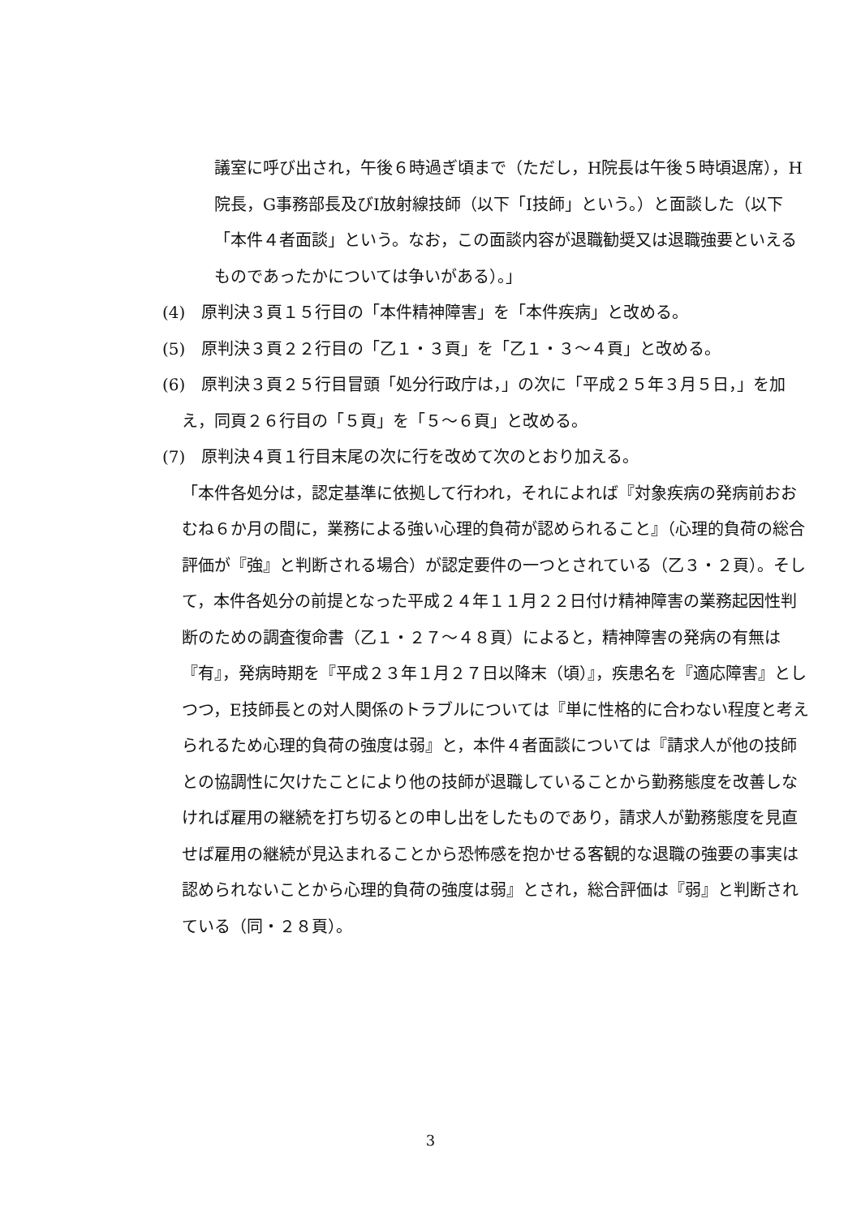議室に呼び出され，午後６時過ぎ頃まで（ただし，H院長は午後５時頃退席），H院長，G事務部長及びI放射線技師（以下「I技師」という。）と面談した（以下「本件４者面談」という。なお，この面談内容が退職勧奨又は退職強要といえるものであったかについては争いがある）。」
(4)　原判決３頁１５行目の「本件精神障害」を「本件疾病」と改める。
(5)　原判決３頁２２行目の「乙１・３頁」を「乙１・３～４頁」と改める。
(6)　原判決３頁２５行目冒頭「処分行政庁は，」の次に「平成２５年３月５日，」を加え，同頁２６行目の「５頁」を「５～６頁」と改める。
(7)　原判決４頁１行目末尾の次に行を改めて次のとおり加える。
「本件各処分は，認定基準に依拠して行われ，それによれば『対象疾病の発病前おおむね６か月の間に，業務による強い心理的負荷が認められること』（心理的負荷の総合評価が『強』と判断される場合）が認定要件の一つとされている（乙３・２頁）。そして，本件各処分の前提となった平成２４年１１月２２日付け精神障害の業務起因性判断のための調査復命書（乙１・２７～４８頁）によると，精神障害の発病の有無は『有』，発病時期を『平成２３年１月２７日以降末（頃）』，疾患名を『適応障害』としつつ，E技師長との対人関係のトラブルについては『単に性格的に合わない程度と考えられるため心理的負荷の強度は弱』と，本件４者面談については『請求人が他の技師との協調性に欠けたことにより他の技師が退職していることから勤務態度を改善しなければ雇用の継続を打ち切るとの申し出をしたものであり，請求人が勤務態度を見直せば雇用の継続が見込まれることから恐怖感を抱かせる客観的な退職の強要の事実は認められないことから心理的負荷の強度は弱』とされ，総合評価は『弱』と判断されている（同・２８頁）。
3